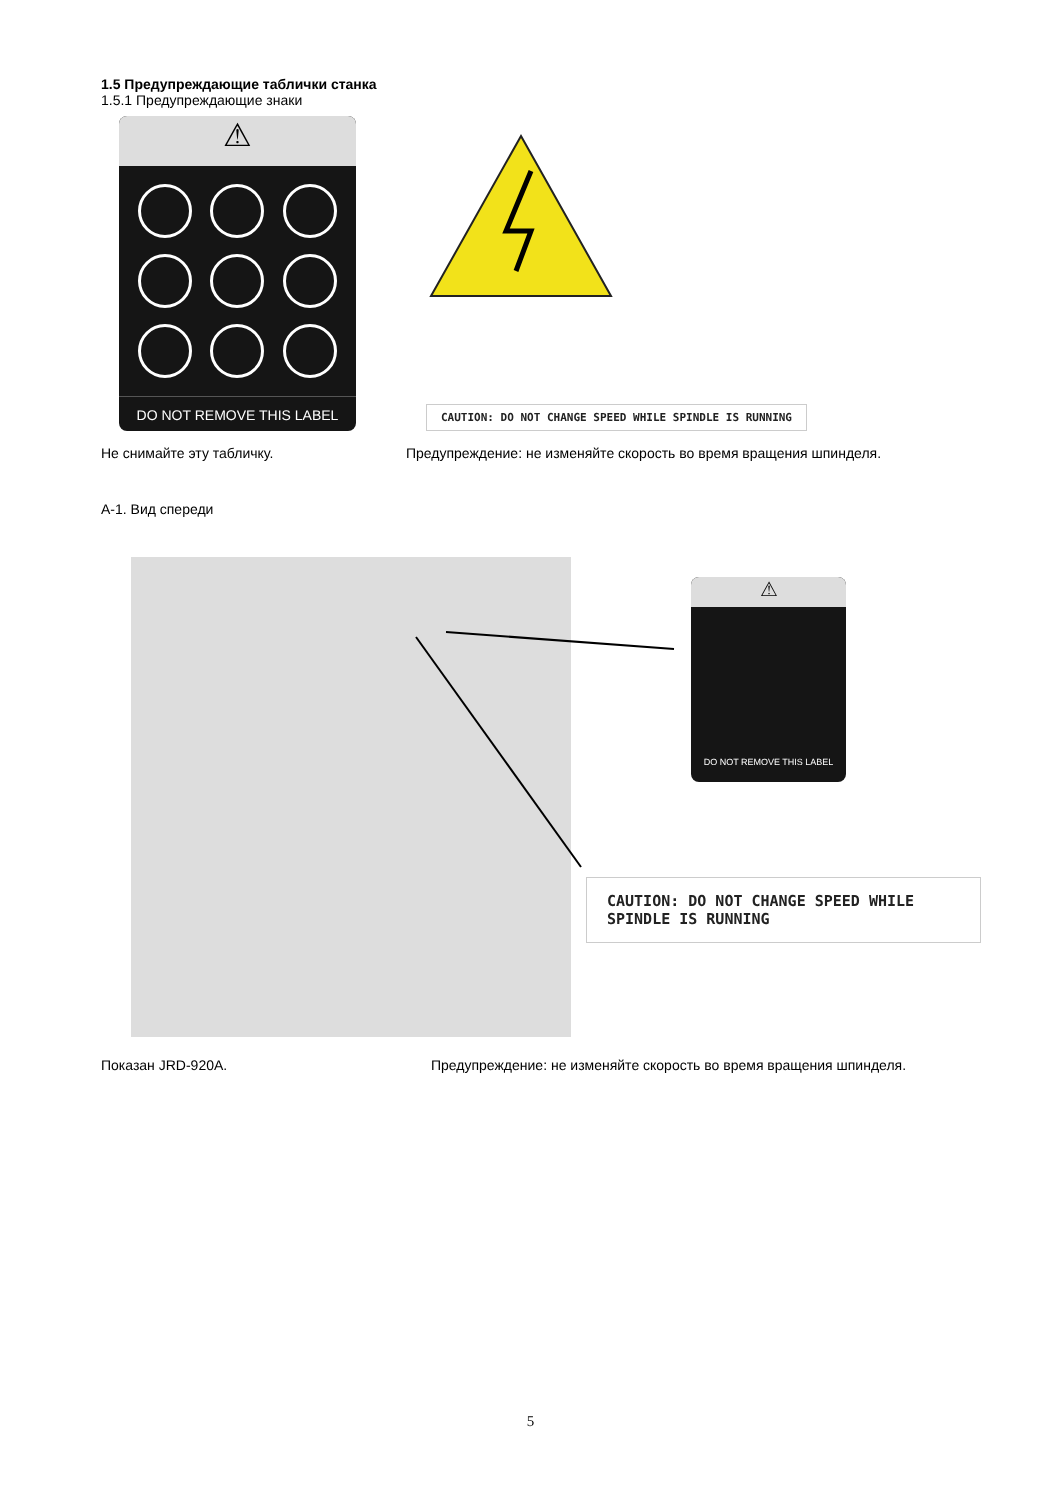1.5 Предупреждающие таблички станка
1.5.1 Предупреждающие знаки
⚠
DO NOT REMOVE THIS LABEL
CAUTION: DO NOT CHANGE SPEED WHILE SPINDLE IS RUNNING
Не снимайте эту табличку. Предупреждение: не изменяйте скорость во время вращения шпинделя.
А-1. Вид спереди
⚠
DO NOT REMOVE THIS LABEL
CAUTION: DO NOT CHANGE SPEED WHILE SPINDLE IS RUNNING
Показан JRD-920A. Предупреждение: не изменяйте скорость во время вращения шпинделя.
5